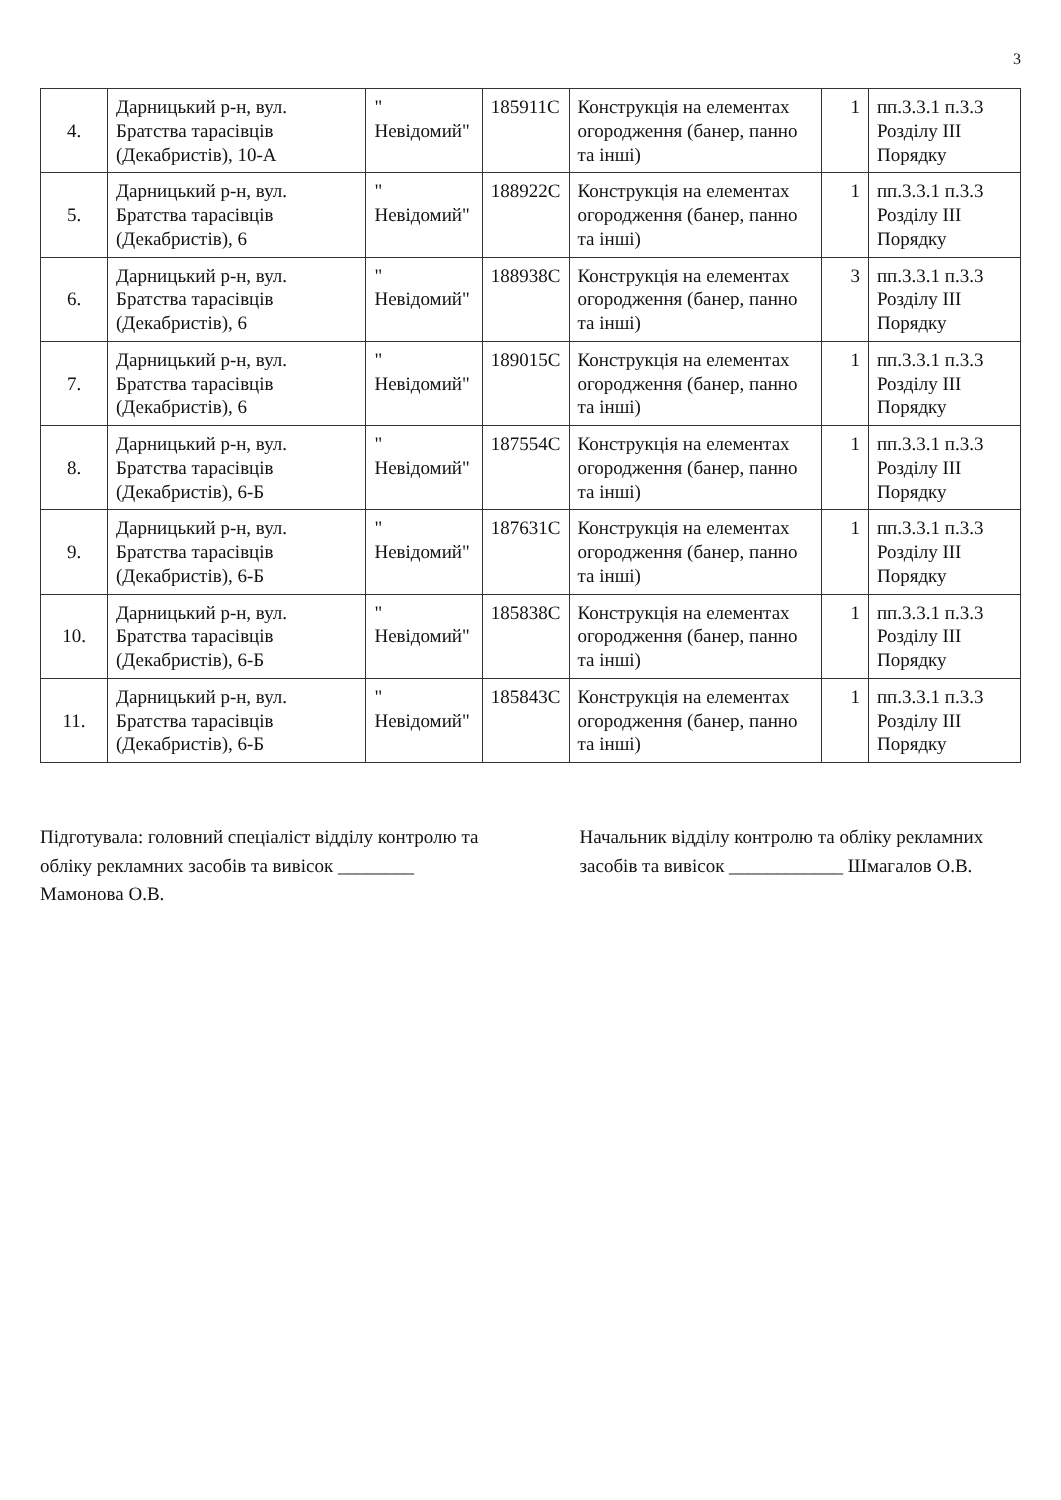3
| 4. | Дарницький р-н, вул. Братства тарасівців (Декабристів), 10-А | " Невідомий" | 185911С | Конструкція на елементах огородження (банер, панно та інші) | 1 | пп.3.3.1 п.3.3 Розділу III Порядку |
| 5. | Дарницький р-н, вул. Братства тарасівців (Декабристів), 6 | " Невідомий" | 188922С | Конструкція на елементах огородження (банер, панно та інші) | 1 | пп.3.3.1 п.3.3 Розділу III Порядку |
| 6. | Дарницький р-н, вул. Братства тарасівців (Декабристів), 6 | " Невідомий" | 188938С | Конструкція на елементах огородження (банер, панно та інші) | 3 | пп.3.3.1 п.3.3 Розділу III Порядку |
| 7. | Дарницький р-н, вул. Братства тарасівців (Декабристів), 6 | " Невідомий" | 189015С | Конструкція на елементах огородження (банер, панно та інші) | 1 | пп.3.3.1 п.3.3 Розділу III Порядку |
| 8. | Дарницький р-н, вул. Братства тарасівців (Декабристів), 6-Б | " Невідомий" | 187554С | Конструкція на елементах огородження (банер, панно та інші) | 1 | пп.3.3.1 п.3.3 Розділу III Порядку |
| 9. | Дарницький р-н, вул. Братства тарасівців (Декабристів), 6-Б | " Невідомий" | 187631С | Конструкція на елементах огородження (банер, панно та інші) | 1 | пп.3.3.1 п.3.3 Розділу III Порядку |
| 10. | Дарницький р-н, вул. Братства тарасівців (Декабристів), 6-Б | " Невідомий" | 185838С | Конструкція на елементах огородження (банер, панно та інші) | 1 | пп.3.3.1 п.3.3 Розділу III Порядку |
| 11. | Дарницький р-н, вул. Братства тарасівців (Декабристів), 6-Б | " Невідомий" | 185843С | Конструкція на елементах огородження (банер, панно та інші) | 1 | пп.3.3.1 п.3.3 Розділу III Порядку |
Підготувала: головний спеціаліст відділу контролю та обліку рекламних засобів та вивісок ________ Мамонова О.В.
Начальник відділу контролю та обліку рекламних засобів та вивісок ____________ Шмагалов О.В.